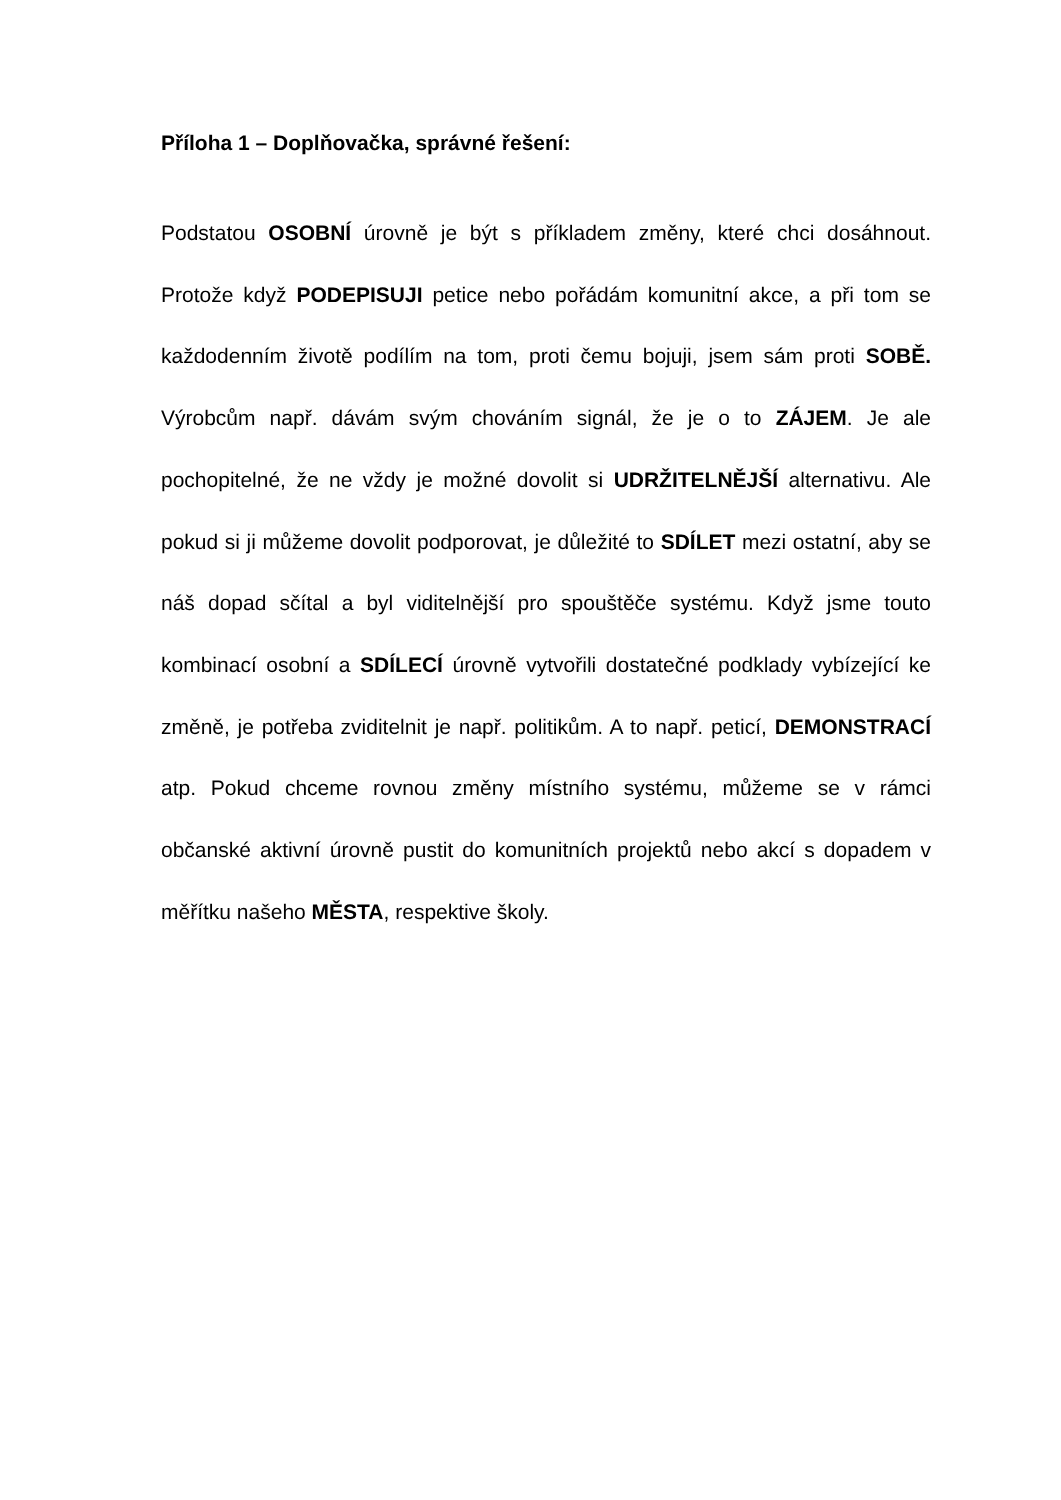Příloha 1 – Doplňovačka, správné řešení:
Podstatou OSOBNÍ úrovně je být s příkladem změny, které chci dosáhnout. Protože když PODEPISUJI petice nebo pořádám komunitní akce, a při tom se každodenním životě podílím na tom, proti čemu bojuji, jsem sám proti SOBĚ. Výrobcům např. dávám svým chováním signál, že je o to ZÁJEM. Je ale pochopitelné, že ne vždy je možné dovolit si UDRŽITELNĚJŠÍ alternativu. Ale pokud si ji můžeme dovolit podporovat, je důležité to SDÍLET mezi ostatní, aby se náš dopad sčítal a byl viditelnější pro spouštěče systému. Když jsme touto kombinací osobní a SDÍLECÍ úrovně vytvořili dostatečné podklady vybízející ke změně, je potřeba zviditelnit je např. politikům. A to např. peticí, DEMONSTRACÍ atp. Pokud chceme rovnou změny místního systému, můžeme se v rámci občanské aktivní úrovně pustit do komunitních projektů nebo akcí s dopadem v měřítku našeho MĚSTA, respektive školy.